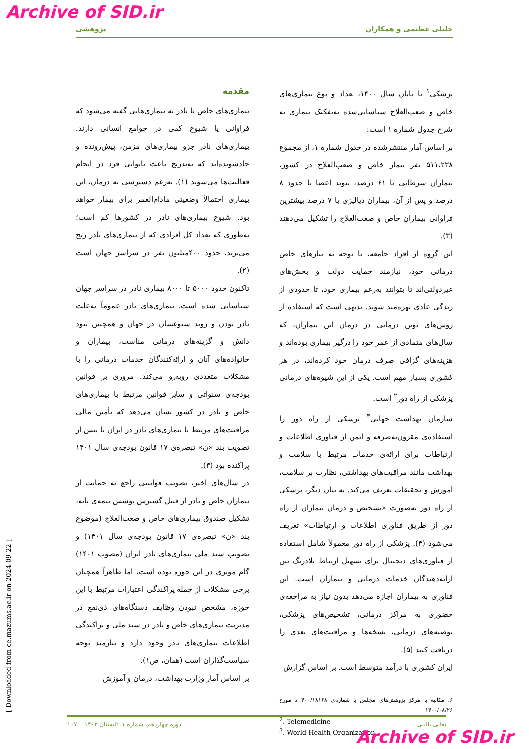Archive of SID.ir
پژوهشی خلیلی عظیمی و همکاران
مقدمه
بیماری‌های خاص یا نادر به بیماری‌هایی گفته می‌شود که فراوانی یا شیوع کمی در جوامع انسانی دارند. بیماری‌های نادر جزو بیماری‌های مزمن، پیش‌رونده و حادشونده‌اند که به‌تدریج باعث ناتوانی فرد در انجام فعالیت‌ها می‌شوند (۱). به‌رغم دسترسی به درمان، این بیماری احتمالاً وضعیتی مادام‌العمر برای بیمار خواهد بود. شیوع بیماری‌های نادر در کشورها کم است؛ به‌طوری که تعداد کل افرادی که از بیماری‌های نادر رنج می‌برند، حدود ۴۰۰میلیون نفر در سراسر جهان است (۲).
تاکنون حدود ۵۰۰۰ تا ۸۰۰۰ بیماری نادر در سراسر جهان شناسایی شده است. بیماری‌های نادر عموماً به‌علت نادر بودن و روند شیوعشان در جهان و همچنین نبود دانش و گزینه‌های درمانی مناسب، بیماران و خانواده‌های آنان و ارائه‌کنندگان خدمات درمانی را با مشکلات متعددی روبه‌رو می‌کند. مروری بر قوانین بودجه‌ی سنواتی و سایر قوانین مرتبط با بیماری‌های خاص و نادر در کشور نشان می‌دهد که تأمین مالی مراقبت‌های مرتبط با بیماری‌های نادر در ایران تا پیش از تصویب بند «ن» تبصره‌ی ۱۷ قانون بودجه‌ی سال ۱۴۰۱ پراکنده بود (۳).
در سال‌های اخیر، تصویب قوانینی راجع به حمایت از بیماران خاص و نادر از قبیل گسترش پوشش بیمه‌ی پایه، تشکیل صندوق بیماری‌های خاص و صعب‌العلاج (موضوع بند «ن» تبصره‌ی ۱۷ قانون بودجه‌ی سال ۱۴۰۱) و تصویب سند ملی بیماری‌های نادر ایران (مصوب ۱۴۰۱) گام مؤثری در این حوزه بوده است، اما ظاهراً همچنان برخی مشکلات از جمله پراکندگی اعتبارات مرتبط با این حوزه، مشخص نبودن وظایف دستگاه‌های ذی‌نفع در مدیریت بیماری‌های خاص و نادر در سند ملی و پراکندگی اطلاعات بیماری‌های نادر وجود دارد و نیازمند توجه سیاست‌گذاران است (همان، ص۱).
بر اساس آمار وزارت بهداشت، درمان و آموزش
پزشکی<sup>۱</sup> تا پایان سال ۱۴۰۰، تعداد و نوع بیماری‌های خاص و صعب‌العلاج شناسایی‌شده به‌تفکیک بیماری به شرح جدول شماره ۱ است:
بر اساس آمار منتشرشده در جدول شماره ۱، از مجموع ۵۱۱،۲۳۸ نفر بیمار خاص و صعب‌العلاج در کشور، بیماران سرطانی با ۶۱ درصد، پیوند اعضا با حدود ۸ درصد و پس از آن، بیماران دیالیزی با ۷ درصد بیشترین فراوانی بیماران خاص و صعب‌العلاج را تشکیل می‌دهند (۳).
این گروه از افراد جامعه، با توجه به نیازهای خاص درمانی خود، نیازمند حمایت دولت و بخش‌های غیردولتی‌اند تا بتوانند به‌رغم بیماری خود، تا حدودی از زندگی عادی بهره‌مند شوند. بدیهی است که استفاده از روش‌های نوین درمانی در درمان این بیماران، که سال‌های متمادی از عمر خود را درگیر بیماری بوده‌اند و هزینه‌های گزافی صرف درمان خود کرده‌اند، در هر کشوری بسیار مهم است. یکی از این شیوه‌های درمانی پزشکی از راه دور<sup>۲</sup> است.
سازمان بهداشت جهانی<sup>۳</sup> پزشکی از راه دور را استفاده‌ی مقرون‌به‌صرفه و ایمن از فناوری اطلاعات و ارتباطات برای ارائه‌ی خدمات مرتبط با سلامت و بهداشت مانند مراقبت‌های بهداشتی، نظارت بر سلامت، آموزش و تحقیقات تعریف می‌کند. به بیان دیگر، پزشکی از راه دور به‌صورت «تشخیص و درمان بیماران از راه دور از طریق فناوری اطلاعات و ارتباطات» تعریف می‌شود (۴). پزشکی از راه دور معمولاً شامل استفاده از فناوری‌های دیجیتال برای تسهیل ارتباط بلادرنگ بین ارائه‌دهندگان خدمات درمانی و بیماران است. این فناوری به بیماران اجازه می‌دهد بدون نیاز به مراجعه‌ی حضوری به مراکز درمانی، تشخیص‌های پزشکی، توصیه‌های درمانی، نسخه‌ها و مراقبت‌های بعدی را دریافت کنند (۵).
ایران کشوری با درآمد متوسط است. بر اساس گزارش
۶. مکاتبه با مرکز پژوهش‌های مجلس با شماره‌ی ۴۰۰/۱۸۱۶۸ د مورخ ۱۴۰۰/۰۸/۲۶
<sup>2</sup>. Telemedicine
<sup>3</sup>. World Health Organization
۱۰۷ دوره چهاردهم، شماره ۱، تابستان ۱۴۰۳ تعالی بالینی
Archive of SID.ir
[ Downloaded from ce.mazums.ac.ir on 2024-09-22 ]